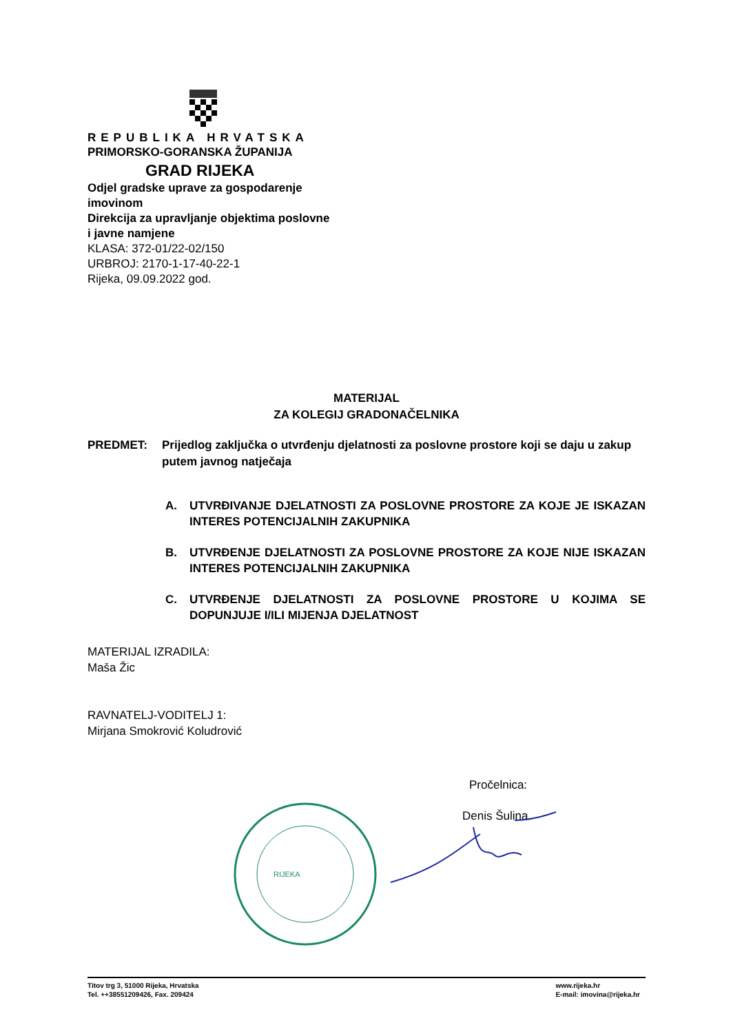REPUBLIKA HRVATSKA
PRIMORSKO-GORANSKA ŽUPANIJA
GRAD RIJEKA
Odjel gradske uprave za gospodarenje
imovinom
Direkcija za upravljanje objektima poslovne
i javne namjene
KLASA: 372-01/22-02/150
URBROJ: 2170-1-17-40-22-1
Rijeka, 09.09.2022 god.
MATERIJAL
ZA KOLEGIJ GRADONAČELNIKA
PREDMET: Prijedlog zaključka o utvrđenju djelatnosti za poslovne prostore koji se daju u zakup putem javnog natječaja
A. UTVRĐIVANJE DJELATNOSTI ZA POSLOVNE PROSTORE ZA KOJE JE ISKAZAN INTERES POTENCIJALNIH ZAKUPNIKA
B. UTVRĐENJE DJELATNOSTI ZA POSLOVNE PROSTORE ZA KOJE NIJE ISKAZAN INTERES POTENCIJALNIH ZAKUPNIKA
C. UTVRĐENJE DJELATNOSTI ZA POSLOVNE PROSTORE U KOJIMA SE DOPUNJUJE I/ILI MIJENJA DJELATNOST
MATERIJAL IZRADILA:
Maša Žic
RAVNATELJ-VODITELJ 1:
Mirjana Smokrović Koludrović
Pročelnica:
Denis Šulina
RIJEKA
Titov trg 3, 51000 Rijeka, Hrvatska
Tel. ++38551209426, Fax. 209424
www.rijeka.hr
E-mail: imovina@rijeka.hr